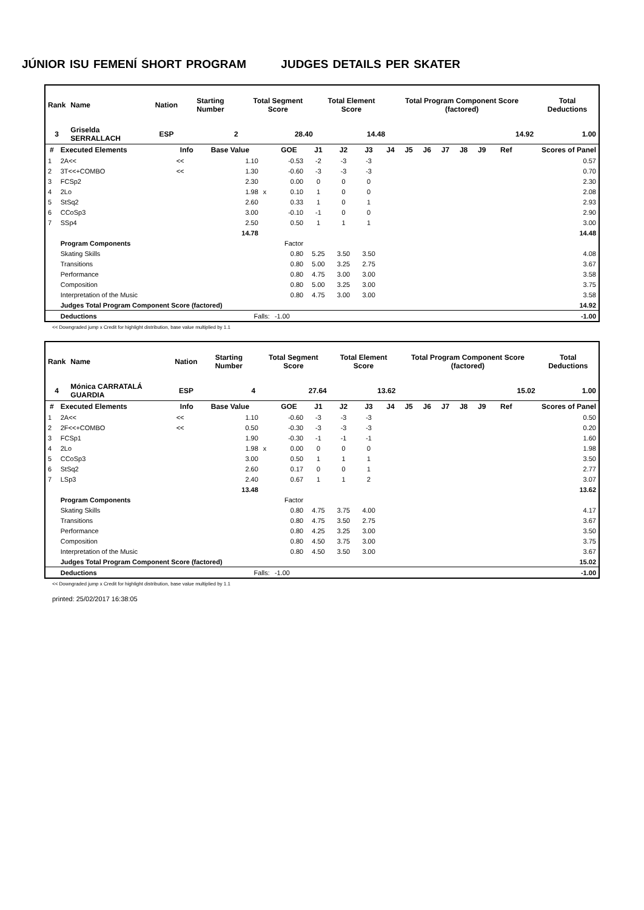JÚNIOR ISU FEMENÍ SHORT PROGRAM JUDGES DETAILS PER SKATER
| Rank | Name | Nation | Starting Number | Total Segment Score | Total Element Score | Total Program Component Score (factored) | Total Deductions |
| --- | --- | --- | --- | --- | --- | --- | --- |
| 3 | Griselda SERRALLACH | ESP | 2 | 28.40 | 14.48 | 14.92 | 1.00 |
| # | Executed Elements | Info | Base Value | | GOE | J1 | J2 | J3 | J4 | J5 | J6 | J7 | J8 | J9 | Ref | Scores of Panel |
| --- | --- | --- | --- | --- | --- | --- | --- | --- | --- | --- | --- | --- | --- | --- | --- | --- |
| 1 | 2A<< | << | 1.10 | | -0.53 | -2 | -3 | -3 | | | | | | | | 0.57 |
| 2 | 3T<<+COMBO | << | 1.30 | | -0.60 | -3 | -3 | -3 | | | | | | | | 0.70 |
| 3 | FCSp2 | | 2.30 | | 0.00 | 0 | 0 | 0 | | | | | | | | 2.30 |
| 4 | 2Lo | | 1.98 | x | 0.10 | 1 | 0 | 0 | | | | | | | | 2.08 |
| 5 | StSq2 | | 2.60 | | 0.33 | 1 | 0 | 1 | | | | | | | | 2.93 |
| 6 | CCoSp3 | | 3.00 | | -0.10 | -1 | 0 | 0 | | | | | | | | 2.90 |
| 7 | SSp4 | | 2.50 | | 0.50 | 1 | 1 | 1 | | | | | | | | 3.00 |
| | | | 14.78 | | | | | | | | | | | | | 14.48 |
| | Program Components | | | | Factor | | | | | | | | | | | |
| | Skating Skills | | | | 0.80 | 5.25 | 3.50 | 3.50 | | | | | | | | 4.08 |
| | Transitions | | | | 0.80 | 5.00 | 3.25 | 2.75 | | | | | | | | 3.67 |
| | Performance | | | | 0.80 | 4.75 | 3.00 | 3.00 | | | | | | | | 3.58 |
| | Composition | | | | 0.80 | 5.00 | 3.25 | 3.00 | | | | | | | | 3.75 |
| | Interpretation of the Music | | | | 0.80 | 4.75 | 3.00 | 3.00 | | | | | | | | 3.58 |
| | Judges Total Program Component Score (factored) | | | | | | | | | | | | | | | 14.92 |
| | Deductions | Falls: | | | -1.00 | | | | | | | | | | | -1.00 |
<< Downgraded jump x Credit for highlight distribution, base value multiplied by 1.1
| Rank | Name | Nation | Starting Number | Total Segment Score | Total Element Score | Total Program Component Score (factored) | Total Deductions |
| --- | --- | --- | --- | --- | --- | --- | --- |
| 4 | Mónica CARRATALÁ GUARDIA | ESP | 4 | 27.64 | 13.62 | 15.02 | 1.00 |
| # | Executed Elements | Info | Base Value | | GOE | J1 | J2 | J3 | J4 | J5 | J6 | J7 | J8 | J9 | Ref | Scores of Panel |
| --- | --- | --- | --- | --- | --- | --- | --- | --- | --- | --- | --- | --- | --- | --- | --- | --- |
| 1 | 2A<< | << | 1.10 | | -0.60 | -3 | -3 | -3 | | | | | | | | 0.50 |
| 2 | 2F<<+COMBO | << | 0.50 | | -0.30 | -3 | -3 | -3 | | | | | | | | 0.20 |
| 3 | FCSp1 | | 1.90 | | -0.30 | -1 | -1 | -1 | | | | | | | | 1.60 |
| 4 | 2Lo | | 1.98 | x | 0.00 | 0 | 0 | 0 | | | | | | | | 1.98 |
| 5 | CCoSp3 | | 3.00 | | 0.50 | 1 | 1 | 1 | | | | | | | | 3.50 |
| 6 | StSq2 | | 2.60 | | 0.17 | 0 | 0 | 1 | | | | | | | | 2.77 |
| 7 | LSp3 | | 2.40 | | 0.67 | 1 | 1 | 2 | | | | | | | | 3.07 |
| | | | 13.48 | | | | | | | | | | | | | 13.62 |
| | Program Components | | | | Factor | | | | | | | | | | | |
| | Skating Skills | | | | 0.80 | 4.75 | 3.75 | 4.00 | | | | | | | | 4.17 |
| | Transitions | | | | 0.80 | 4.75 | 3.50 | 2.75 | | | | | | | | 3.67 |
| | Performance | | | | 0.80 | 4.25 | 3.25 | 3.00 | | | | | | | | 3.50 |
| | Composition | | | | 0.80 | 4.50 | 3.75 | 3.00 | | | | | | | | 3.75 |
| | Interpretation of the Music | | | | 0.80 | 4.50 | 3.50 | 3.00 | | | | | | | | 3.67 |
| | Judges Total Program Component Score (factored) | | | | | | | | | | | | | | | 15.02 |
| | Deductions | Falls: | | | -1.00 | | | | | | | | | | | -1.00 |
<< Downgraded jump x Credit for highlight distribution, base value multiplied by 1.1
printed: 25/02/2017 16:38:05